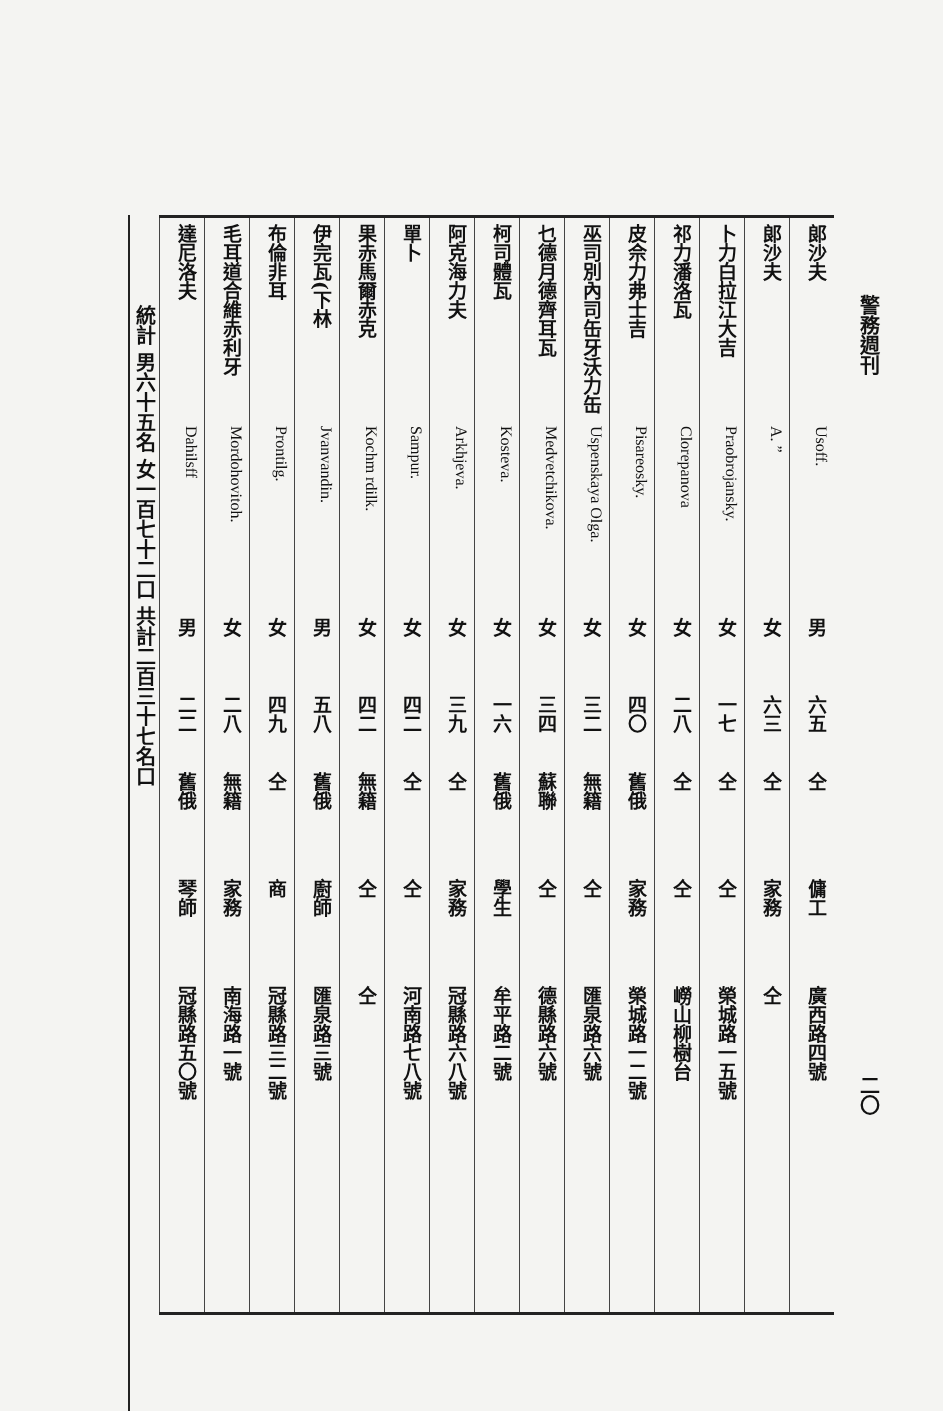警務週刊 二〇
| 郎沙夫 | Usoff. | 男 | 六五 | 仝 | 傭工 | 廣西路四號 |
| 郎沙夫 | A. ” | 女 | 六三 | 仝 | 家務 | 仝 |
| 卜力白拉江大吉 | Praobrojansky. | 女 | 一七 | 仝 | 仝 | 榮城路一五號 |
| 祁力潘洛瓦 | Clorepanova | 女 | 二八 | 仝 | 仝 | 嶗山柳樹台 |
| 皮佘力弗士吉 | Pisareosky. | 女 | 四〇 | 舊俄 | 家務 | 榮城路一二號 |
| 巫司別內司缶牙沃力缶 | Uspenskaya Olga. | 女 | 三二 | 無籍 | 仝 | 匯泉路六號 |
| 乜德月德齊耳瓦 | Medvetchikova. | 女 | 三四 | 蘇聯 | 仝 | 德縣路六號 |
| 柯司體瓦 | Kosteva. | 女 | 一六 | 舊俄 | 學生 | 牟平路二號 |
| 阿克海力夫 | Arkhjeva. | 女 | 三九 | 仝 | 家務 | 冠縣路六八號 |
| 單卜 | Sampur. | 女 | 四二 | 仝 | 仝 | 河南路七八號 |
| 果赤馬爾赤克 | Kochm rdilk. | 女 | 四二 | 無籍 | 仝 | 仝 |
| 伊完瓦(下林 | Jvanvandin. | 男 | 五八 | 舊俄 | 廚師 | 匯泉路三號 |
| 布倫非耳 | Prontilg. | 女 | 四九 | 仝 | 商 | 冠縣路三二號 |
| 毛耳道合維赤利牙 | Mordohovitoh. | 女 | 二八 | 無籍 | 家務 | 南海路一號 |
| 達尼洛夫 | Dahilsff | 男 | 二二 | 舊俄 | 琴師 | 冠縣路五〇號 |
統計 男六十五名 女一百七十二口 共計二百三十七名口